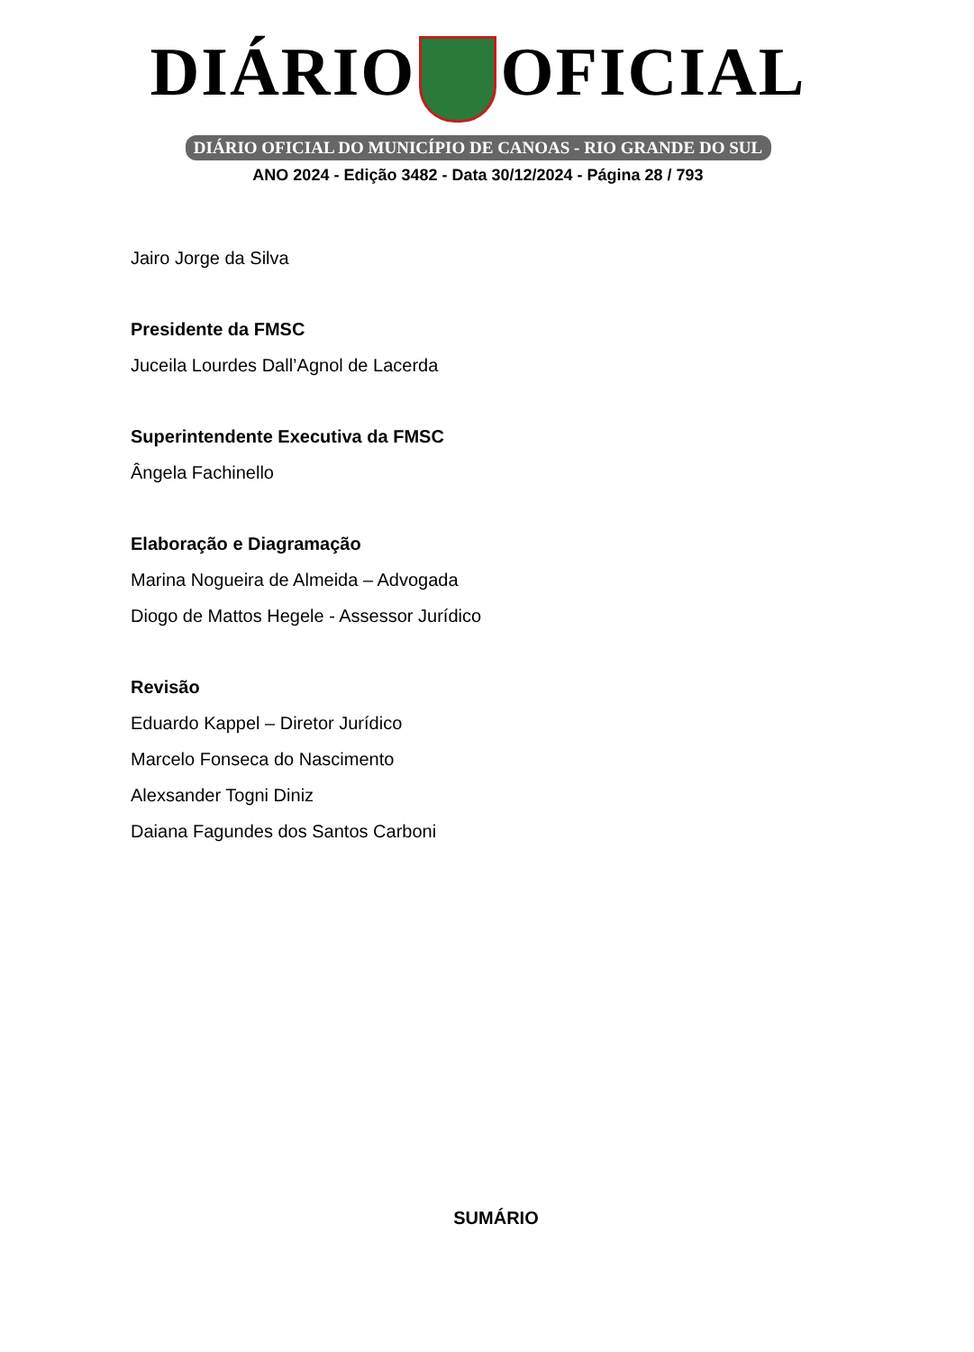DIÁRIO OFICIAL
DIÁRIO OFICIAL DO MUNICÍPIO DE CANOAS - RIO GRANDE DO SUL
ANO 2024 - Edição 3482 - Data 30/12/2024 - Página 28 / 793
Jairo Jorge da Silva
Presidente da FMSC
Juceila Lourdes Dall’Agnol de Lacerda
Superintendente Executiva da FMSC
Ângela Fachinello
Elaboração e Diagramação
Marina Nogueira de Almeida – Advogada
Diogo de Mattos Hegele - Assessor Jurídico
Revisão
Eduardo Kappel – Diretor Jurídico
Marcelo Fonseca do Nascimento
Alexsander Togni Diniz
Daiana Fagundes dos Santos Carboni
SUMÁRIO